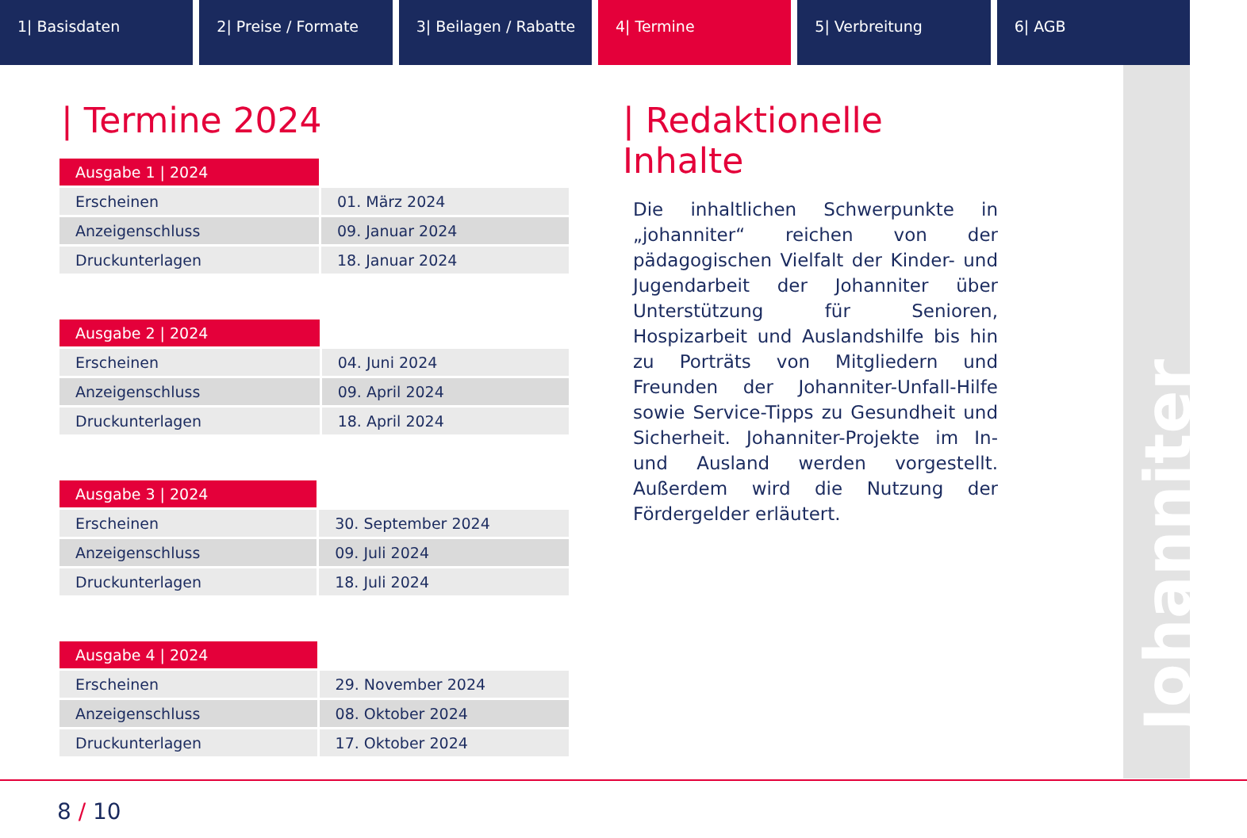1| Basisdaten 2| Preise / Formate 3| Beilagen / Rabatte 4| Termine 5| Verbreitung 6| AGB
Johanniter
| Termine 2024
| Ausgabe 1 / 2024 | |
| Erscheinen | 01. März 2024 |
| Anzeigenschluss | 09. Januar 2024 |
| Druckunterlagen | 18. Januar 2024 |
| Ausgabe 2 / 2024 | |
| Erscheinen | 04. Juni 2024 |
| Anzeigenschluss | 09. April 2024 |
| Druckunterlagen | 18. April 2024 |
| Ausgabe 3 / 2024 | |
| Erscheinen | 30. September 2024 |
| Anzeigenschluss | 09. Juli 2024 |
| Druckunterlagen | 18. Juli 2024 |
| Ausgabe 4 / 2024 | |
| Erscheinen | 29. November 2024 |
| Anzeigenschluss | 08. Oktober 2024 |
| Druckunterlagen | 17. Oktober 2024 |
| Redaktionelle Inhalte
Die inhaltlichen Schwerpunkte in „johanniter“ reichen von der pädagogischen Vielfalt der Kinder- und Jugendarbeit der Johanniter über Unterstützung für Senioren, Hospizarbeit und Auslandshilfe bis hin zu Porträts von Mitgliedern und Freunden der Johanniter-Unfall-Hilfe sowie Service-Tipps zu Gesundheit und Sicherheit. Johanniter-Projekte im In- und Ausland werden vorgestellt. Außerdem wird die Nutzung der Fördergelder erläutert.
8 / 10